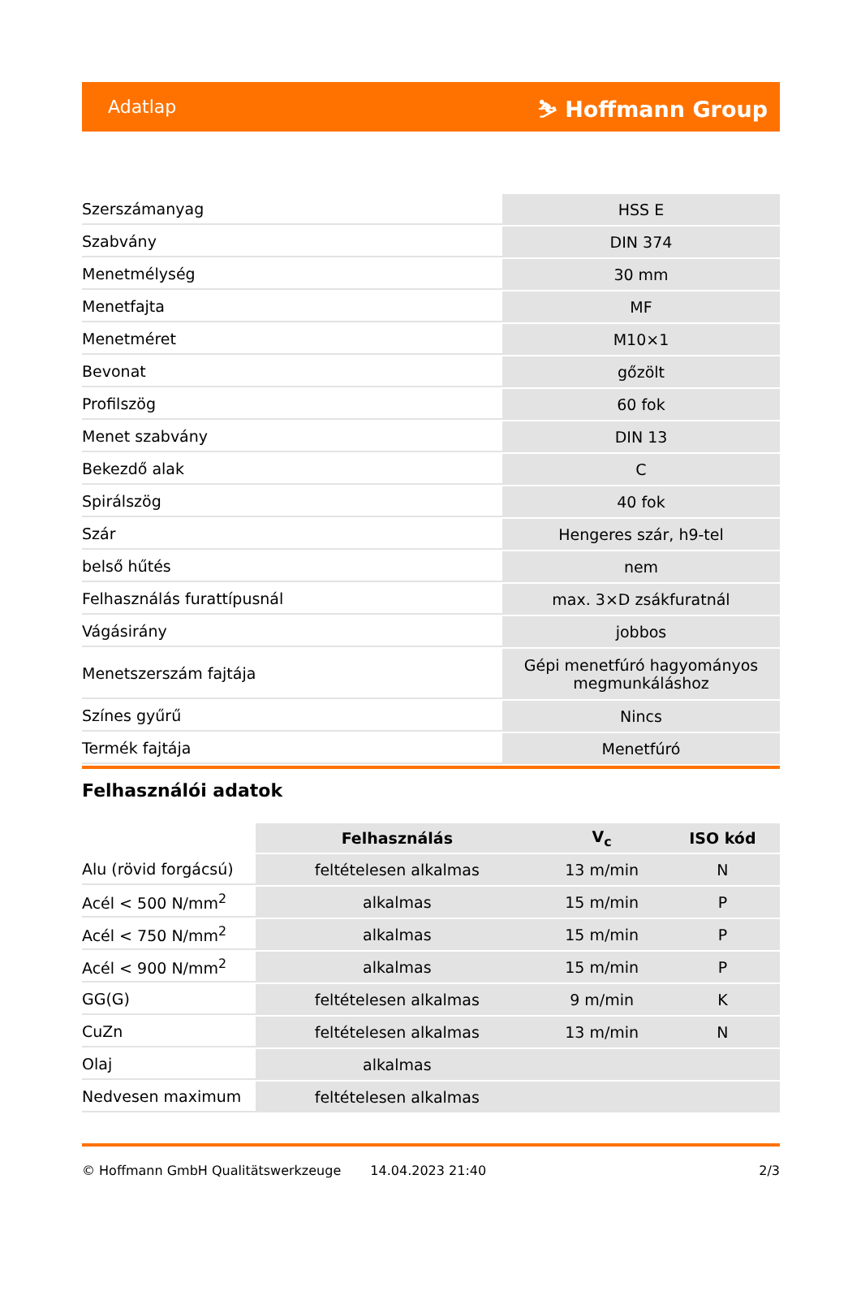Adatlap ⛷ Hoffmann Group
| Szerszámanyag | HSS E |
| Szabvány | DIN 374 |
| Menetmélység | 30 mm |
| Menetfajta | MF |
| Menetméret | M10×1 |
| Bevonat | gőzölt |
| Profilszög | 60 fok |
| Menet szabvány | DIN 13 |
| Bekezdő alak | C |
| Spirálszög | 40 fok |
| Szár | Hengeres szár, h9-tel |
| belső hűtés | nem |
| Felhasználás furattípusnál | max. 3×D zsákfuratnál |
| Vágásirány | jobbos |
| Menetszerszám fajtája | Gépi menetfúró hagyományos megmunkáláshoz |
| Színes gyűrű | Nincs |
| Termék fajtája | Menetfúró |
Felhasználói adatok
| | Felhasználás | V<sub>c</sub> | ISO kód |
| --- | --- | --- | --- |
| Alu (rövid forgácsú) | feltételesen alkalmas | 13 m/min | N |
| Acél < 500 N/mm<sup>2</sup> | alkalmas | 15 m/min | P |
| Acél < 750 N/mm<sup>2</sup> | alkalmas | 15 m/min | P |
| Acél < 900 N/mm<sup>2</sup> | alkalmas | 15 m/min | P |
| GG(G) | feltételesen alkalmas | 9 m/min | K |
| CuZn | feltételesen alkalmas | 13 m/min | N |
| Olaj | alkalmas | | |
| Nedvesen maximum | feltételesen alkalmas | | |
© Hoffmann GmbH Qualitätswerkzeuge 14.04.2023 21:40 2/3